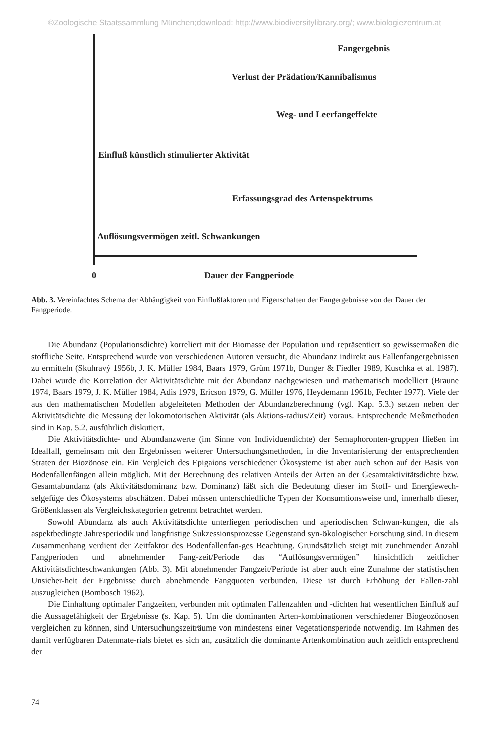©Zoologische Staatssammlung München;download: http://www.biodiversitylibrary.org/; www.biologiezentrum.at
Fangergebnis
Verlust der Prädation/Kannibalismus
Weg- und Leerfangeffekte
Einfluß künstlich stimulierter Aktivität
Erfassungsgrad des Artenspektrums
Auflösungsvermögen zeitl. Schwankungen
0 Dauer der Fangperiode
Abb. 3. Vereinfachtes Schema der Abhängigkeit von Einflußfaktoren und Eigenschaften der Fangergebnisse von der Dauer der Fangperiode.
Die Abundanz (Populationsdichte) korreliert mit der Biomasse der Population und repräsentiert so gewissermaßen die stoffliche Seite. Entsprechend wurde von verschiedenen Autoren versucht, die Abundanz indirekt aus Fallenfangergebnissen zu ermitteln (Skuhravý 1956b, J. K. Müller 1984, Baars 1979, Grüm 1971b, Dunger & Fiedler 1989, Kuschka et al. 1987). Dabei wurde die Korrelation der Aktivitätsdichte mit der Abundanz nachgewiesen und mathematisch modelliert (Braune 1974, Baars 1979, J. K. Müller 1984, Adis 1979, Ericson 1979, G. Müller 1976, Heydemann 1961b, Fechter 1977). Viele der aus den mathematischen Modellen abgeleiteten Methoden der Abundanzberechnung (vgl. Kap. 5.3.) setzen neben der Aktivitätsdichte die Messung der lokomotorischen Aktivität (als Aktions-radius/Zeit) voraus. Entsprechende Meßmethoden sind in Kap. 5.2. ausführlich diskutiert.
Die Aktivitätsdichte- und Abundanzwerte (im Sinne von Individuendichte) der Semaphoronten-gruppen fließen im Idealfall, gemeinsam mit den Ergebnissen weiterer Untersuchungsmethoden, in die Inventarisierung der entsprechenden Straten der Biozönose ein. Ein Vergleich des Epigaions verschiedener Ökosysteme ist aber auch schon auf der Basis von Bodenfallenfängen allein möglich. Mit der Berechnung des relativen Anteils der Arten an der Gesamtaktivitätsdichte bzw. Gesamtabundanz (als Aktivitätsdominanz bzw. Dominanz) läßt sich die Bedeutung dieser im Stoff- und Energiewech-selgefüge des Ökosystems abschätzen. Dabei müssen unterschiedliche Typen der Konsumtionsweise und, innerhalb dieser, Größenklassen als Vergleichskategorien getrennt betrachtet werden.
Sowohl Abundanz als auch Aktivitätsdichte unterliegen periodischen und aperiodischen Schwan-kungen, die als aspektbedingte Jahresperiodik und langfristige Sukzessionsprozesse Gegenstand syn-ökologischer Forschung sind. In diesem Zusammenhang verdient der Zeitfaktor des Bodenfallenfan-ges Beachtung. Grundsätzlich steigt mit zunehmender Anzahl Fangperioden und abnehmender Fang-zeit/Periode das “Auflösungsvermögen” hinsichtlich zeitlicher Aktivitätsdichteschwankungen (Abb. 3). Mit abnehmender Fangzeit/Periode ist aber auch eine Zunahme der statistischen Unsicher-heit der Ergebnisse durch abnehmende Fangquoten verbunden. Diese ist durch Erhöhung der Fallen-zahl auszugleichen (Bombosch 1962).
Die Einhaltung optimaler Fangzeiten, verbunden mit optimalen Fallenzahlen und -dichten hat wesentlichen Einfluß auf die Aussagefähigkeit der Ergebnisse (s. Kap. 5). Um die dominanten Arten-kombinationen verschiedener Biogeozönosen vergleichen zu können, sind Untersuchungszeiträume von mindestens einer Vegetationsperiode notwendig. Im Rahmen des damit verfügbaren Datenmate-rials bietet es sich an, zusätzlich die dominante Artenkombination auch zeitlich entsprechend der
74